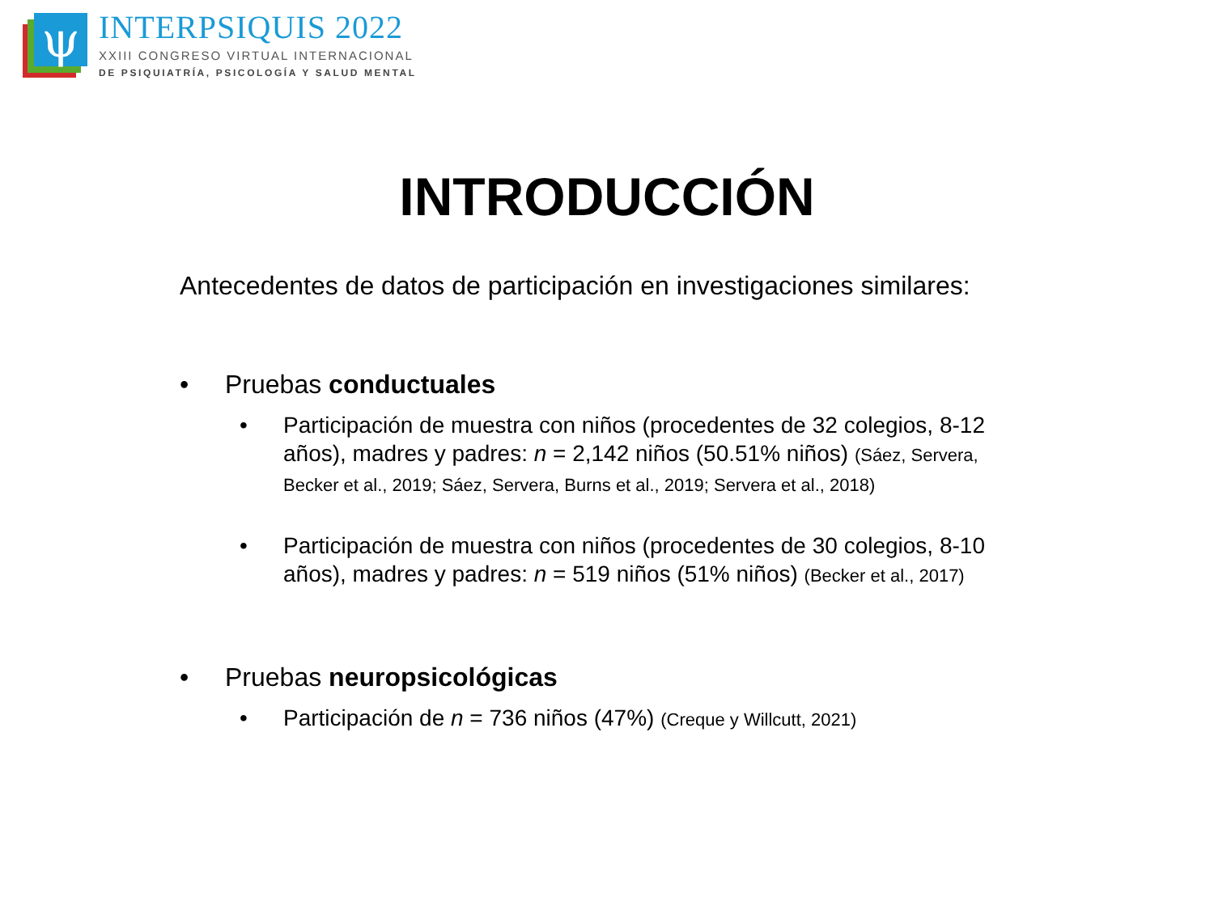ψ
INTERPSIQUIS 2022
XXIII CONGRESO VIRTUAL INTERNACIONAL
DE PSIQUIATRÍA, PSICOLOGÍA Y SALUD MENTAL
INTRODUCCIÓN
Antecedentes de datos de participación en investigaciones similares:
• Pruebas conductuales
• Participación de muestra con niños (procedentes de 32 colegios, 8-12 años), madres y padres: n = 2,142 niños (50.51% niños) (Sáez, Servera, Becker et al., 2019; Sáez, Servera, Burns et al., 2019; Servera et al., 2018)
• Participación de muestra con niños (procedentes de 30 colegios, 8-10 años), madres y padres: n = 519 niños (51% niños) (Becker et al., 2017)
• Pruebas neuropsicológicas
• Participación de n = 736 niños (47%) (Creque y Willcutt, 2021)